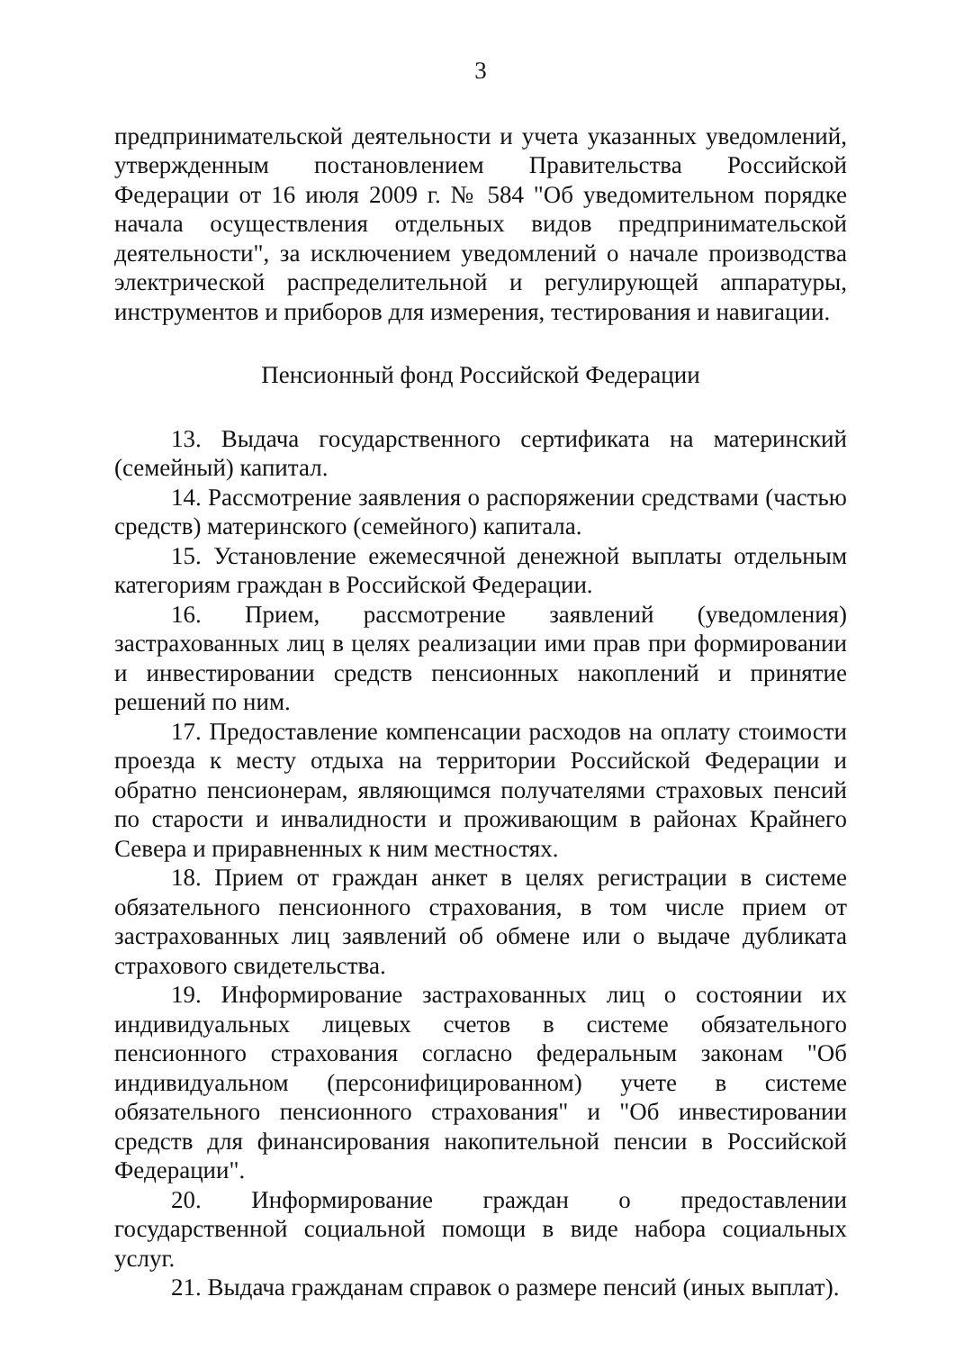3
предпринимательской деятельности и учета указанных уведомлений, утвержденным постановлением Правительства Российской Федерации от 16 июля 2009 г. № 584 "Об уведомительном порядке начала осуществления отдельных видов предпринимательской деятельности", за исключением уведомлений о начале производства электрической распределительной и регулирующей аппаратуры, инструментов и приборов для измерения, тестирования и навигации.
Пенсионный фонд Российской Федерации
13. Выдача государственного сертификата на материнский (семейный) капитал.
14. Рассмотрение заявления о распоряжении средствами (частью средств) материнского (семейного) капитала.
15. Установление ежемесячной денежной выплаты отдельным категориям граждан в Российской Федерации.
16. Прием, рассмотрение заявлений (уведомления) застрахованных лиц в целях реализации ими прав при формировании и инвестировании средств пенсионных накоплений и принятие решений по ним.
17. Предоставление компенсации расходов на оплату стоимости проезда к месту отдыха на территории Российской Федерации и обратно пенсионерам, являющимся получателями страховых пенсий по старости и инвалидности и проживающим в районах Крайнего Севера и приравненных к ним местностях.
18. Прием от граждан анкет в целях регистрации в системе обязательного пенсионного страхования, в том числе прием от застрахованных лиц заявлений об обмене или о выдаче дубликата страхового свидетельства.
19. Информирование застрахованных лиц о состоянии их индивидуальных лицевых счетов в системе обязательного пенсионного страхования согласно федеральным законам "Об индивидуальном (персонифицированном) учете в системе обязательного пенсионного страхования" и "Об инвестировании средств для финансирования накопительной пенсии в Российской Федерации".
20. Информирование граждан о предоставлении государственной социальной помощи в виде набора социальных услуг.
21. Выдача гражданам справок о размере пенсий (иных выплат).